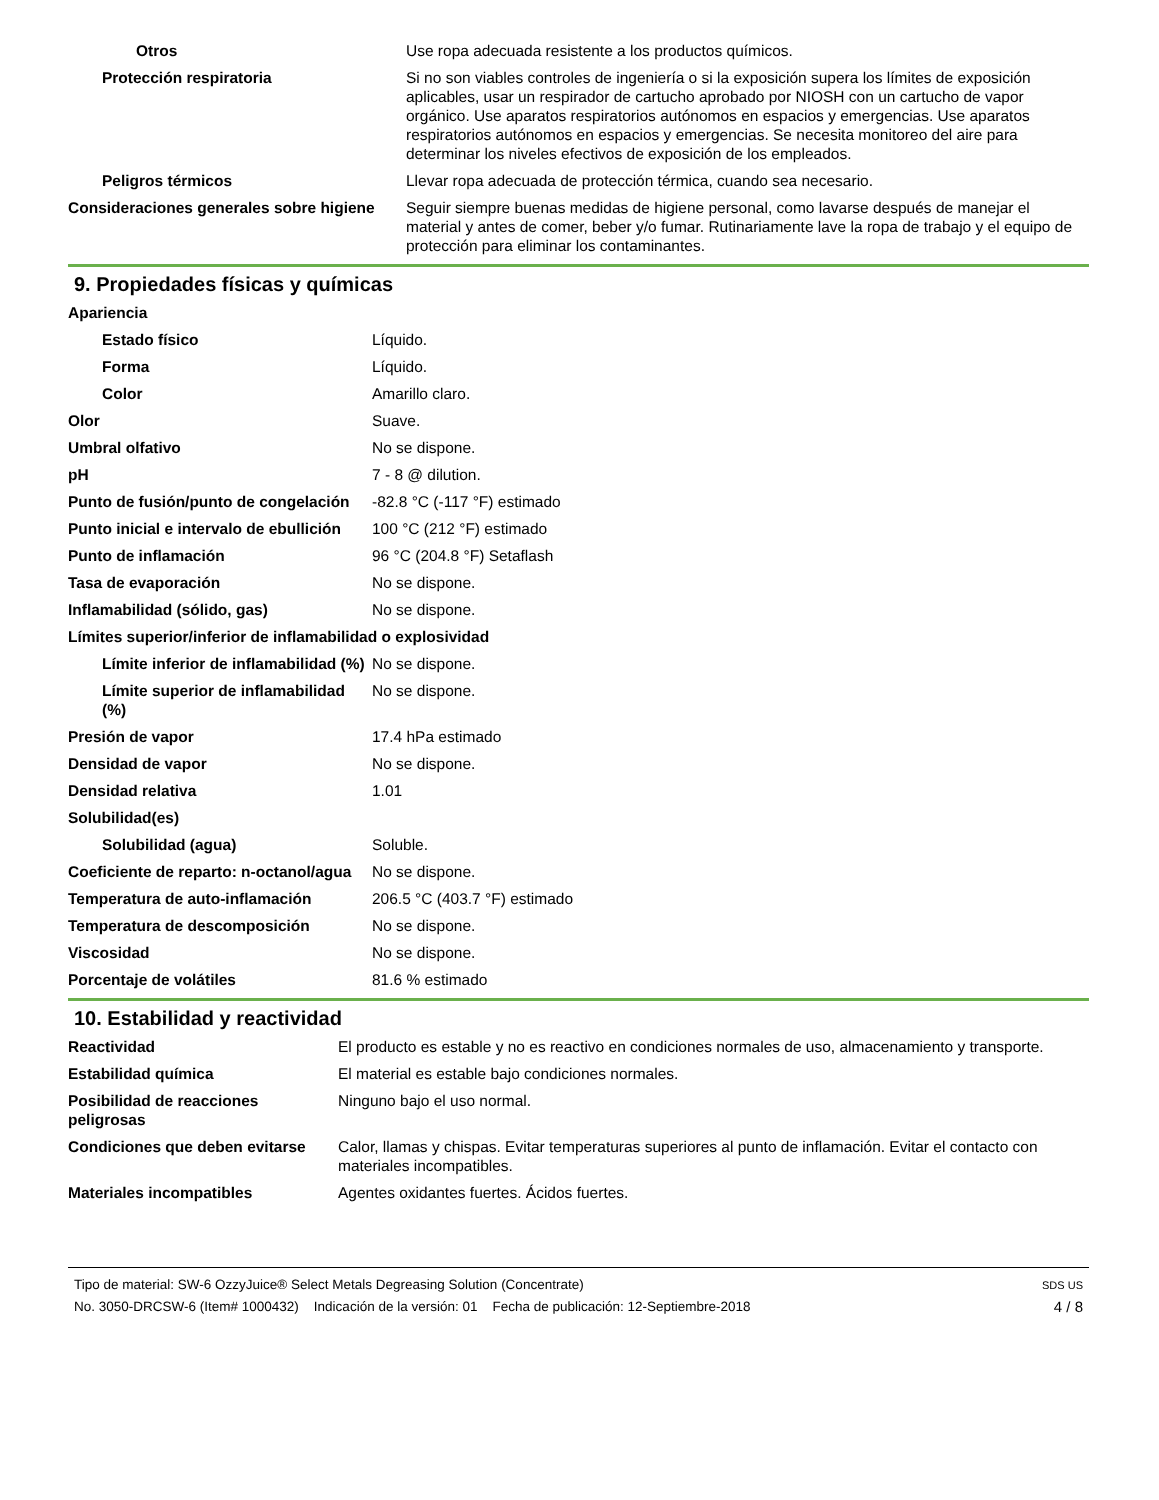| Otros | Use ropa adecuada resistente a los productos químicos. |
| Protección respiratoria | Si no son viables controles de ingeniería o si la exposición supera los límites de exposición aplicables, usar un respirador de cartucho aprobado por NIOSH con un cartucho de vapor orgánico. Use aparatos respiratorios autónomos en espacios y emergencias. Use aparatos respiratorios autónomos en espacios y emergencias. Se necesita monitoreo del aire para determinar los niveles efectivos de exposición de los empleados. |
| Peligros térmicos | Llevar ropa adecuada de protección térmica, cuando sea necesario. |
| Consideraciones generales sobre higiene | Seguir siempre buenas medidas de higiene personal, como lavarse después de manejar el material y antes de comer, beber y/o fumar. Rutinariamente lave la ropa de trabajo y el equipo de protección para eliminar los contaminantes. |
9. Propiedades físicas y químicas
| Apariencia | |
| Estado físico | Líquido. |
| Forma | Líquido. |
| Color | Amarillo claro. |
| Olor | Suave. |
| Umbral olfativo | No se dispone. |
| pH | 7 - 8 @ dilution. |
| Punto de fusión/punto de congelación | -82.8 °C (-117 °F) estimado |
| Punto inicial e intervalo de ebullición | 100 °C (212 °F) estimado |
| Punto de inflamación | 96 °C (204.8 °F) Setaflash |
| Tasa de evaporación | No se dispone. |
| Inflamabilidad (sólido, gas) | No se dispone. |
| Límites superior/inferior de inflamabilidad o explosividad | |
| Límite inferior de inflamabilidad (%) | No se dispone. |
| Límite superior de inflamabilidad (%) | No se dispone. |
| Presión de vapor | 17.4 hPa estimado |
| Densidad de vapor | No se dispone. |
| Densidad relativa | 1.01 |
| Solubilidad(es) | |
| Solubilidad (agua) | Soluble. |
| Coeficiente de reparto: n-octanol/agua | No se dispone. |
| Temperatura de auto-inflamación | 206.5 °C (403.7 °F) estimado |
| Temperatura de descomposición | No se dispone. |
| Viscosidad | No se dispone. |
| Porcentaje de volátiles | 81.6 % estimado |
10. Estabilidad y reactividad
| Reactividad | El producto es estable y no es reactivo en condiciones normales de uso, almacenamiento y transporte. |
| Estabilidad química | El material es estable bajo condiciones normales. |
| Posibilidad de reacciones peligrosas | Ninguno bajo el uso normal. |
| Condiciones que deben evitarse | Calor, llamas y chispas. Evitar temperaturas superiores al punto de inflamación. Evitar el contacto con materiales incompatibles. |
| Materiales incompatibles | Agentes oxidantes fuertes. Ácidos fuertes. |
Tipo de material: SW-6 OzzyJuice® Select Metals Degreasing Solution (Concentrate)
No. 3050-DRCSW-6 (Item# 1000432) Indicación de la versión: 01 Fecha de publicación: 12-Septiembre-2018
SDS US
4 / 8